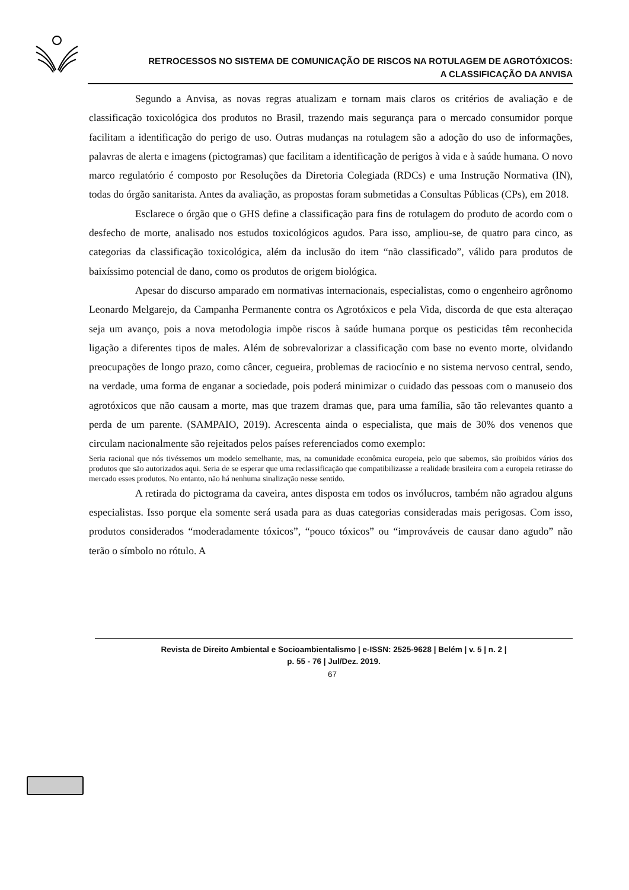RETROCESSOS NO SISTEMA DE COMUNICAÇÃO DE RISCOS NA ROTULAGEM DE AGROTÓXICOS:
A CLASSIFICAÇÃO DA ANVISA
Segundo a Anvisa, as novas regras atualizam e tornam mais claros os critérios de avaliação e de classificação toxicológica dos produtos no Brasil, trazendo mais segurança para o mercado consumidor porque facilitam a identificação do perigo de uso. Outras mudanças na rotulagem são a adoção do uso de informações, palavras de alerta e imagens (pictogramas) que facilitam a identificação de perigos à vida e à saúde humana. O novo marco regulatório é composto por Resoluções da Diretoria Colegiada (RDCs) e uma Instrução Normativa (IN), todas do órgão sanitarista. Antes da avaliação, as propostas foram submetidas a Consultas Públicas (CPs), em 2018.
Esclarece o órgão que o GHS define a classificação para fins de rotulagem do produto de acordo com o desfecho de morte, analisado nos estudos toxicológicos agudos. Para isso, ampliou-se, de quatro para cinco, as categorias da classificação toxicológica, além da inclusão do item “não classificado”, válido para produtos de baixíssimo potencial de dano, como os produtos de origem biológica.
Apesar do discurso amparado em normativas internacionais, especialistas, como o engenheiro agrônomo Leonardo Melgarejo, da Campanha Permanente contra os Agrotóxicos e pela Vida, discorda de que esta alteraçao seja um avanço, pois a nova metodologia impõe riscos à saúde humana porque os pesticidas têm reconhecida ligação a diferentes tipos de males. Além de sobrevalorizar a classificação com base no evento morte, olvidando preocupações de longo prazo, como câncer, cegueira, problemas de raciocínio e no sistema nervoso central, sendo, na verdade, uma forma de enganar a sociedade, pois poderá minimizar o cuidado das pessoas com o manuseio dos agrotóxicos que não causam a morte, mas que trazem dramas que, para uma família, são tão relevantes quanto a perda de um parente. (SAMPAIO, 2019). Acrescenta ainda o especialista, que mais de 30% dos venenos que circulam nacionalmente são rejeitados pelos países referenciados como exemplo:
Seria racional que nós tivéssemos um modelo semelhante, mas, na comunidade econômica europeia, pelo que sabemos, são proibidos vários dos produtos que são autorizados aqui. Seria de se esperar que uma reclassificação que compatibilizasse a realidade brasileira com a europeia retirasse do mercado esses produtos. No entanto, não há nenhuma sinalização nesse sentido.
A retirada do pictograma da caveira, antes disposta em todos os invólucros, também não agradou alguns especialistas. Isso porque ela somente será usada para as duas categorias consideradas mais perigosas. Com isso, produtos considerados “moderadamente tóxicos”, “pouco tóxicos” ou “improváveis de causar dano agudo” não terão o símbolo no rótulo. A
Revista de Direito Ambiental e Socioambientalismo | e-ISSN: 2525-9628 | Belém | v. 5 | n. 2 |
p. 55 - 76 | Jul/Dez. 2019.
67